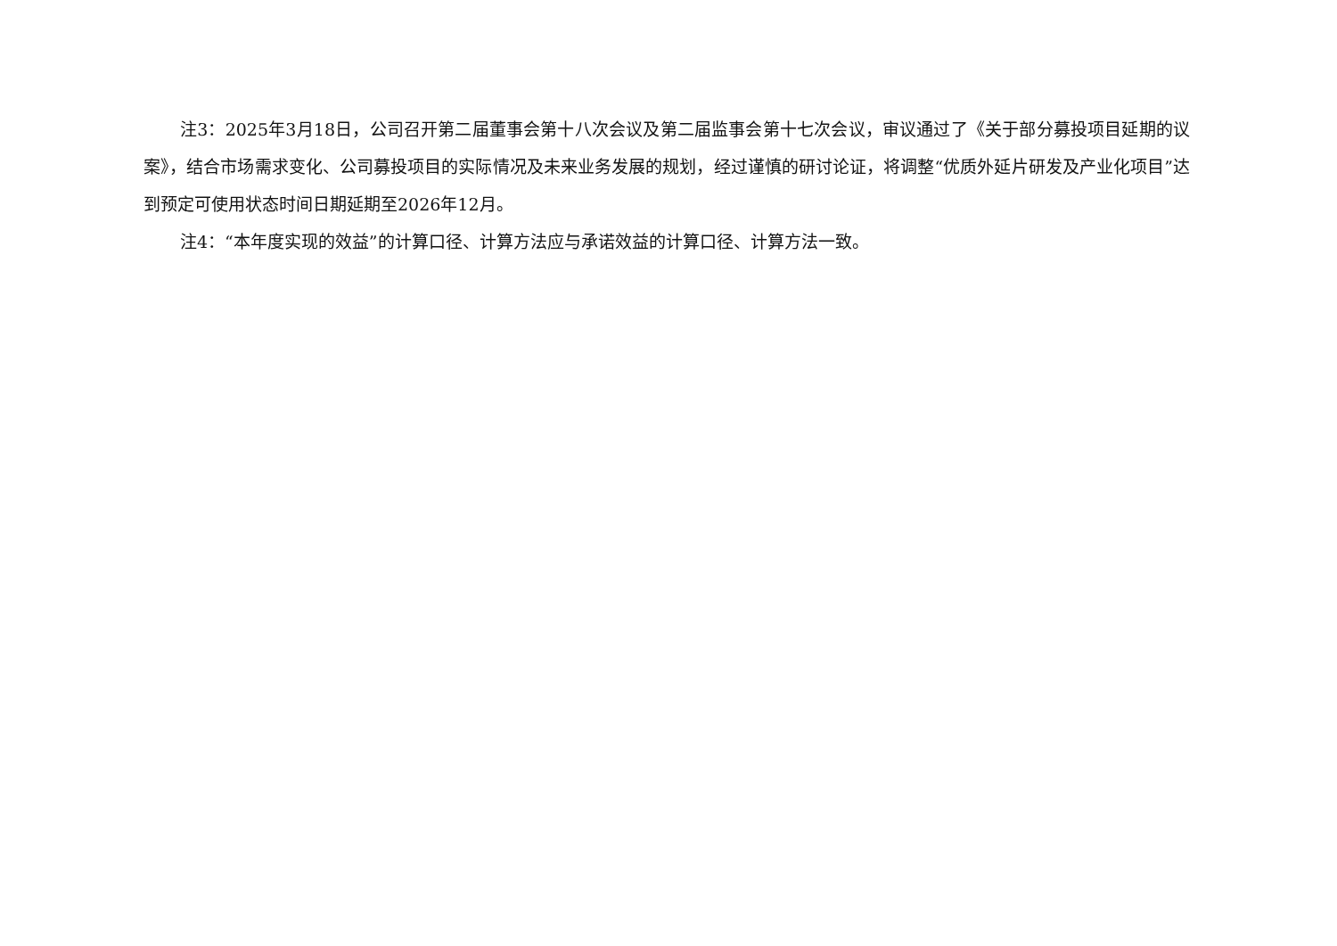注3：2025年3月18日，公司召开第二届董事会第十八次会议及第二届监事会第十七次会议，审议通过了《关于部分募投项目延期的议案》，结合市场需求变化、公司募投项目的实际情况及未来业务发展的规划，经过谨慎的研讨论证，将调整“优质外延片研发及产业化项目”达到预定可使用状态时间日期延期至2026年12月。
注4：“本年度实现的效益”的计算口径、计算方法应与承诺效益的计算口径、计算方法一致。